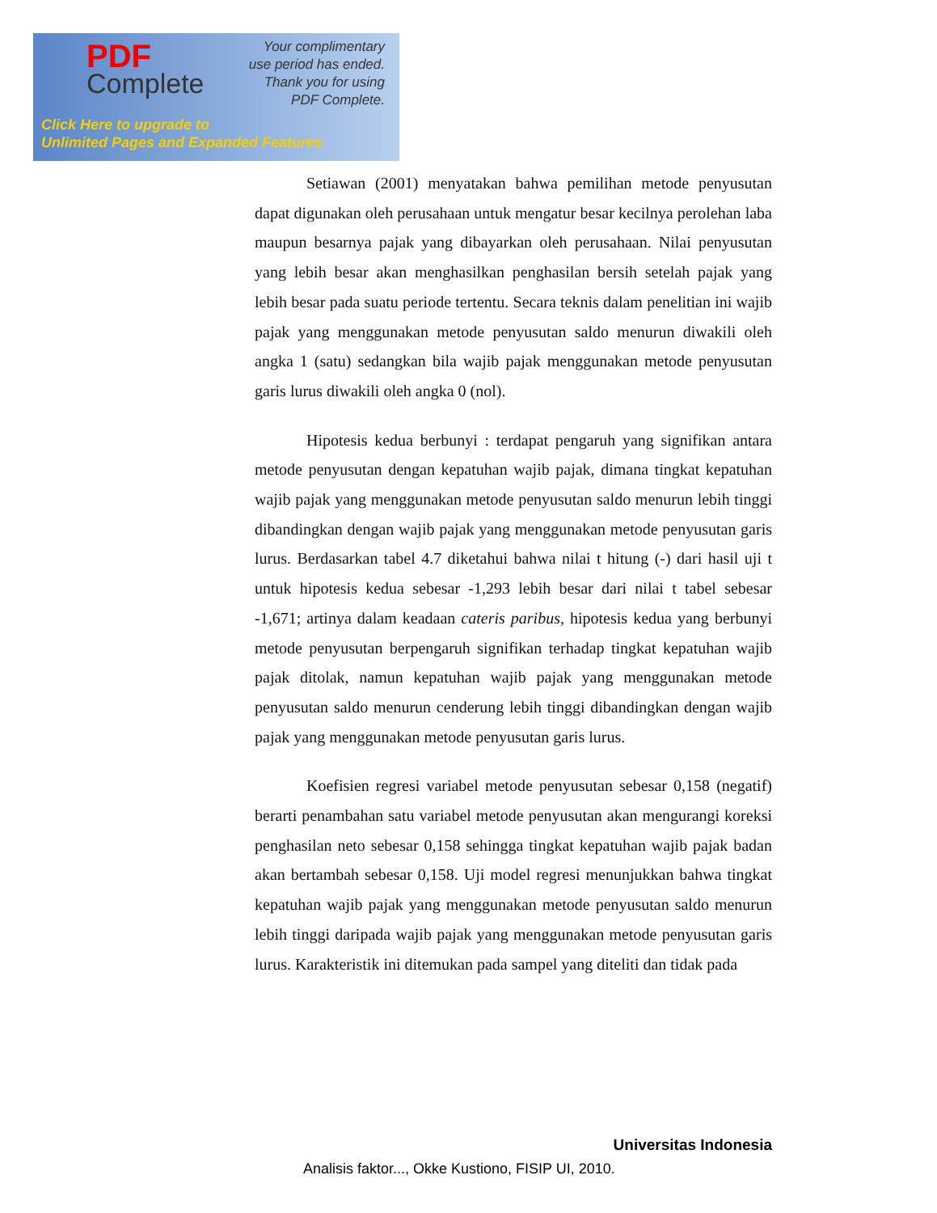PDF
Complete
Your complimentary
use period has ended.
Thank you for using
PDF Complete.
Click Here to upgrade to
Unlimited Pages and Expanded Features
Setiawan (2001) menyatakan bahwa pemilihan metode penyusutan dapat digunakan oleh perusahaan untuk mengatur besar kecilnya perolehan laba maupun besarnya pajak yang dibayarkan oleh perusahaan. Nilai penyusutan yang lebih besar akan menghasilkan penghasilan bersih setelah pajak yang lebih besar pada suatu periode tertentu. Secara teknis dalam penelitian ini wajib pajak yang menggunakan metode penyusutan saldo menurun diwakili oleh angka 1 (satu) sedangkan bila wajib pajak menggunakan metode penyusutan garis lurus diwakili oleh angka 0 (nol).
Hipotesis kedua berbunyi : terdapat pengaruh yang signifikan antara metode penyusutan dengan kepatuhan wajib pajak, dimana tingkat kepatuhan wajib pajak yang menggunakan metode penyusutan saldo menurun lebih tinggi dibandingkan dengan wajib pajak yang menggunakan metode penyusutan garis lurus. Berdasarkan tabel 4.7 diketahui bahwa nilai t hitung (-) dari hasil uji t untuk hipotesis kedua sebesar -1,293 lebih besar dari nilai t tabel sebesar -1,671; artinya dalam keadaan cateris paribus, hipotesis kedua yang berbunyi metode penyusutan berpengaruh signifikan terhadap tingkat kepatuhan wajib pajak ditolak, namun kepatuhan wajib pajak yang menggunakan metode penyusutan saldo menurun cenderung lebih tinggi dibandingkan dengan wajib pajak yang menggunakan metode penyusutan garis lurus.
Koefisien regresi variabel metode penyusutan sebesar 0,158 (negatif) berarti penambahan satu variabel metode penyusutan akan mengurangi koreksi penghasilan neto sebesar 0,158 sehingga tingkat kepatuhan wajib pajak badan akan bertambah sebesar 0,158. Uji model regresi menunjukkan bahwa tingkat kepatuhan wajib pajak yang menggunakan metode penyusutan saldo menurun lebih tinggi daripada wajib pajak yang menggunakan metode penyusutan garis lurus. Karakteristik ini ditemukan pada sampel yang diteliti dan tidak pada
Universitas Indonesia
Analisis faktor..., Okke Kustiono, FISIP UI, 2010.